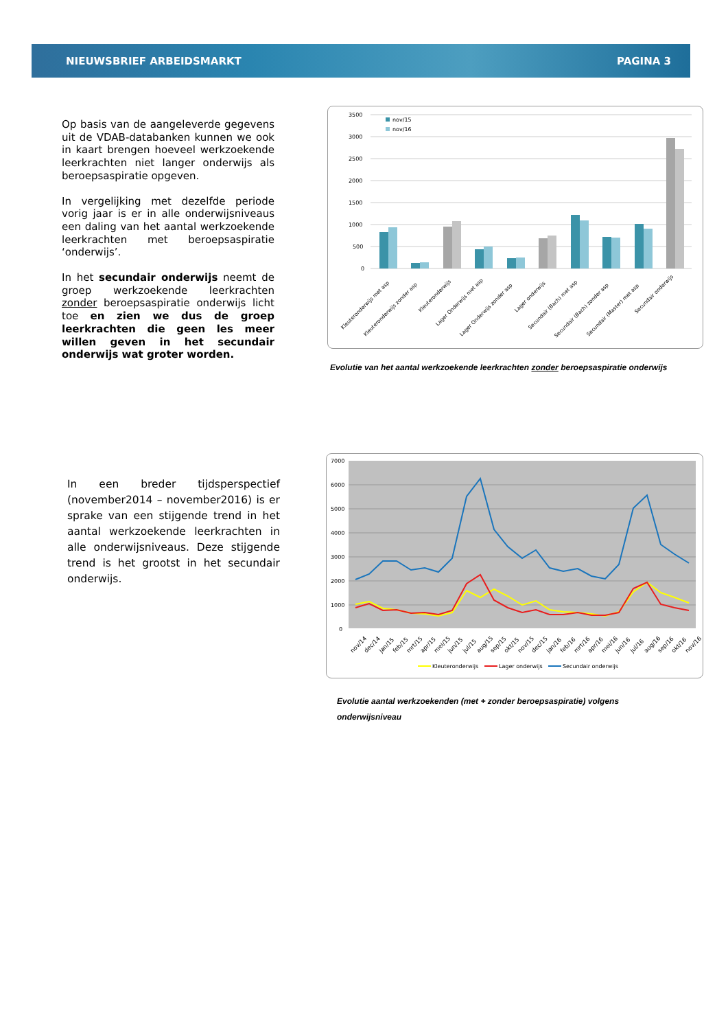NIEUWSBRIEF ARBEIDSMARKT PAGINA 3
Op basis van de aangeleverde gegevens uit de VDAB-databanken kunnen we ook in kaart brengen hoeveel werkzoekende leerkrachten niet langer onderwijs als beroepsaspiratie opgeven.
In vergelijking met dezelfde periode vorig jaar is er in alle onderwijsniveaus een daling van het aantal werkzoekende leerkrachten met beroepsaspiratie ‘onderwijs’.
In het secundair onderwijs neemt de groep werkzoekende leerkrachten zonder beroepsaspiratie onderwijs licht toe en zien we dus de groep leerkrachten die geen les meer willen geven in het secundair onderwijs wat groter worden.
3500
3000
2500
2000
1500
1000
500
0
nov/15
nov/16
Kleuteronderwijs met asp
Kleuteronderwijs zonder asp
Kleuteronderwijs
Lager Onderwijs met asp
Lager Onderwijs zonder asp
Lager onderwijs
Secundair (Bach) met asp
Secundair (Bach) zonder asp
Secundair (Master) met asp
Secundair onderwijs
Evolutie van het aantal werkzoekende leerkrachten zonder beroepsaspiratie onderwijs
In een breder tijdsperspectief (november2014 – november2016) is er sprake van een stijgende trend in het aantal werkzoekende leerkrachten in alle onderwijsniveaus. Deze stijgende trend is het grootst in het secundair onderwijs.
7000
6000
5000
4000
3000
2000
1000
0
nov/14
dec/14
jan/15
feb/15
mrt/15
apr/15
mei/15
jun/15
jul/15
aug/15
sep/15
okt/15
nov/15
dec/15
jan/16
feb/16
mrt/16
apr/16
mei/16
jun/16
jul/16
aug/16
sep/16
okt/16
nov/16
Kleuteronderwijs
Lager onderwijs
Secundair onderwijs
Evolutie aantal werkzoekenden (met + zonder beroepsaspiratie) volgens
onderwijsniveau